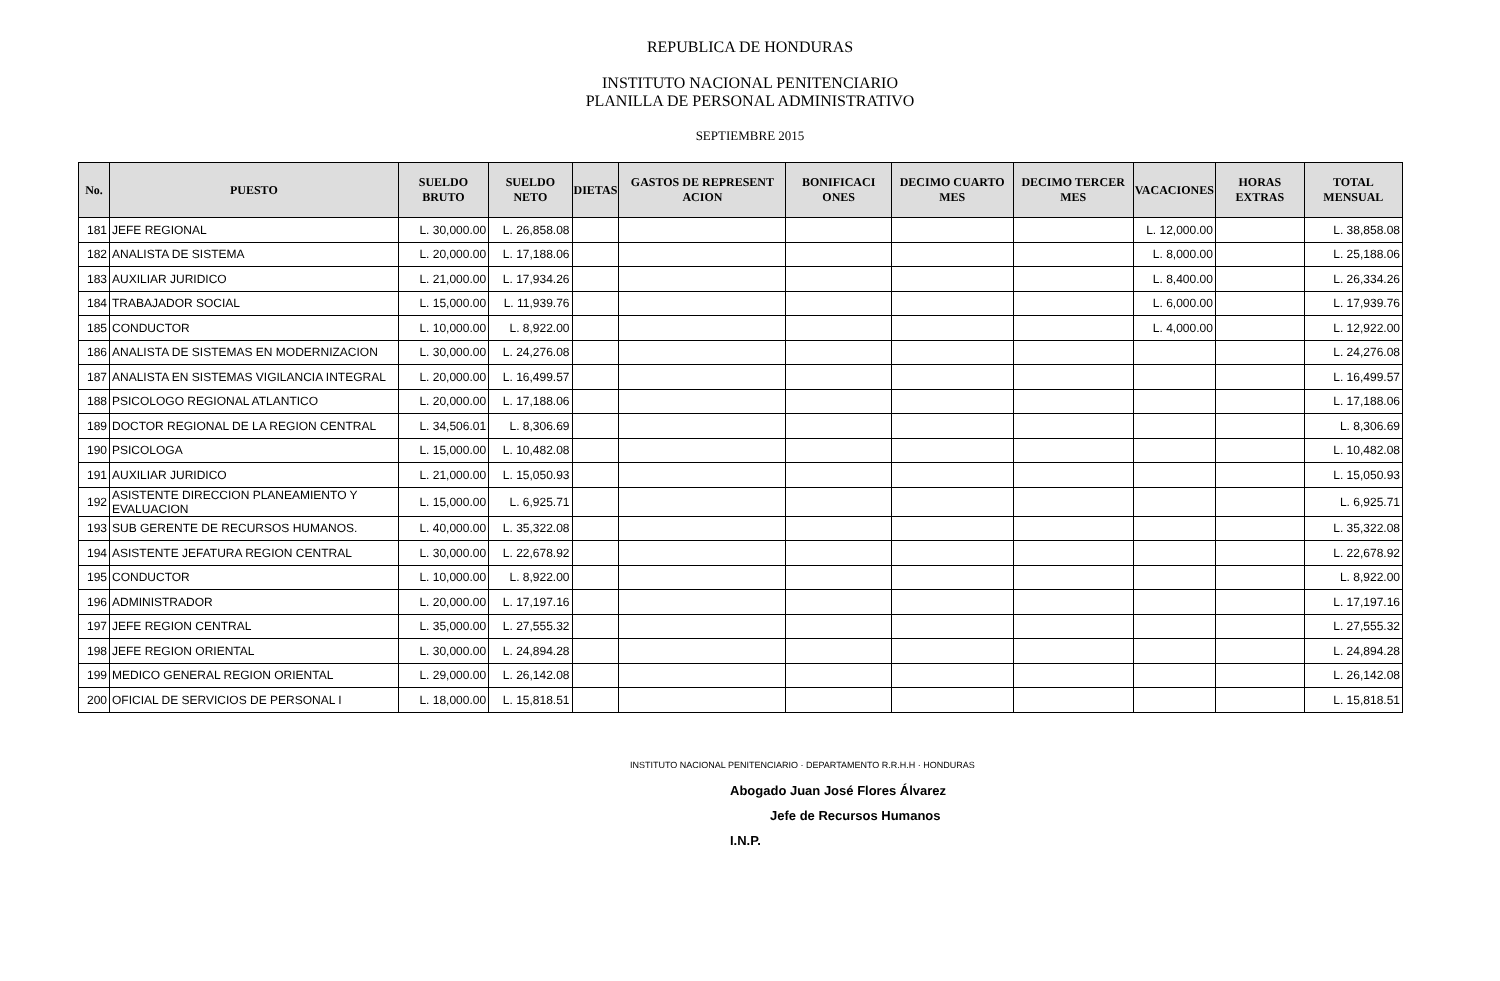REPUBLICA DE HONDURAS
INSTITUTO NACIONAL PENITENCIARIO
PLANILLA DE PERSONAL ADMINISTRATIVO
SEPTIEMBRE 2015
| No. | PUESTO | SUELDO BRUTO | SUELDO NETO | DIETAS | GASTOS DE REPRESENT ACION | BONIFICACI ONES | DECIMO CUARTO MES | DECIMO TERCER MES | VACACIONES | HORAS EXTRAS | TOTAL MENSUAL |
| --- | --- | --- | --- | --- | --- | --- | --- | --- | --- | --- | --- |
| 181 | JEFE REGIONAL | L. 30,000.00 | L. 26,858.08 | | | | | | L. 12,000.00 | | L. 38,858.08 |
| 182 | ANALISTA DE SISTEMA | L. 20,000.00 | L. 17,188.06 | | | | | | L. 8,000.00 | | L. 25,188.06 |
| 183 | AUXILIAR JURIDICO | L. 21,000.00 | L. 17,934.26 | | | | | | L. 8,400.00 | | L. 26,334.26 |
| 184 | TRABAJADOR SOCIAL | L. 15,000.00 | L. 11,939.76 | | | | | | L. 6,000.00 | | L. 17,939.76 |
| 185 | CONDUCTOR | L. 10,000.00 | L. 8,922.00 | | | | | | L. 4,000.00 | | L. 12,922.00 |
| 186 | ANALISTA DE SISTEMAS EN MODERNIZACION | L. 30,000.00 | L. 24,276.08 | | | | | | | | L. 24,276.08 |
| 187 | ANALISTA EN SISTEMAS VIGILANCIA INTEGRAL | L. 20,000.00 | L. 16,499.57 | | | | | | | | L. 16,499.57 |
| 188 | PSICOLOGO REGIONAL ATLANTICO | L. 20,000.00 | L. 17,188.06 | | | | | | | | L. 17,188.06 |
| 189 | DOCTOR REGIONAL DE LA REGION CENTRAL | L. 34,506.01 | L. 8,306.69 | | | | | | | | L. 8,306.69 |
| 190 | PSICOLOGA | L. 15,000.00 | L. 10,482.08 | | | | | | | | L. 10,482.08 |
| 191 | AUXILIAR JURIDICO | L. 21,000.00 | L. 15,050.93 | | | | | | | | L. 15,050.93 |
| 192 | ASISTENTE DIRECCION PLANEAMIENTO Y EVALUACION | L. 15,000.00 | L. 6,925.71 | | | | | | | | L. 6,925.71 |
| 193 | SUB GERENTE DE RECURSOS HUMANOS. | L. 40,000.00 | L. 35,322.08 | | | | | | | | L. 35,322.08 |
| 194 | ASISTENTE JEFATURA REGION CENTRAL | L. 30,000.00 | L. 22,678.92 | | | | | | | | L. 22,678.92 |
| 195 | CONDUCTOR | L. 10,000.00 | L. 8,922.00 | | | | | | | | L. 8,922.00 |
| 196 | ADMINISTRADOR | L. 20,000.00 | L. 17,197.16 | | | | | | | | L. 17,197.16 |
| 197 | JEFE REGION CENTRAL | L. 35,000.00 | L. 27,555.32 | | | | | | | | L. 27,555.32 |
| 198 | JEFE REGION ORIENTAL | L. 30,000.00 | L. 24,894.28 | | | | | | | | L. 24,894.28 |
| 199 | MEDICO GENERAL REGION ORIENTAL | L. 29,000.00 | L. 26,142.08 | | | | | | | | L. 26,142.08 |
| 200 | OFICIAL DE SERVICIOS DE PERSONAL I | L. 18,000.00 | L. 15,818.51 | | | | | | | | L. 15,818.51 |
INSTITUTO NACIONAL PENITENCIARIO · DEPARTAMENTO R.R.H.H · HONDURAS
Abogado Juan José Flores Álvarez
Jefe de Recursos Humanos
I.N.P.